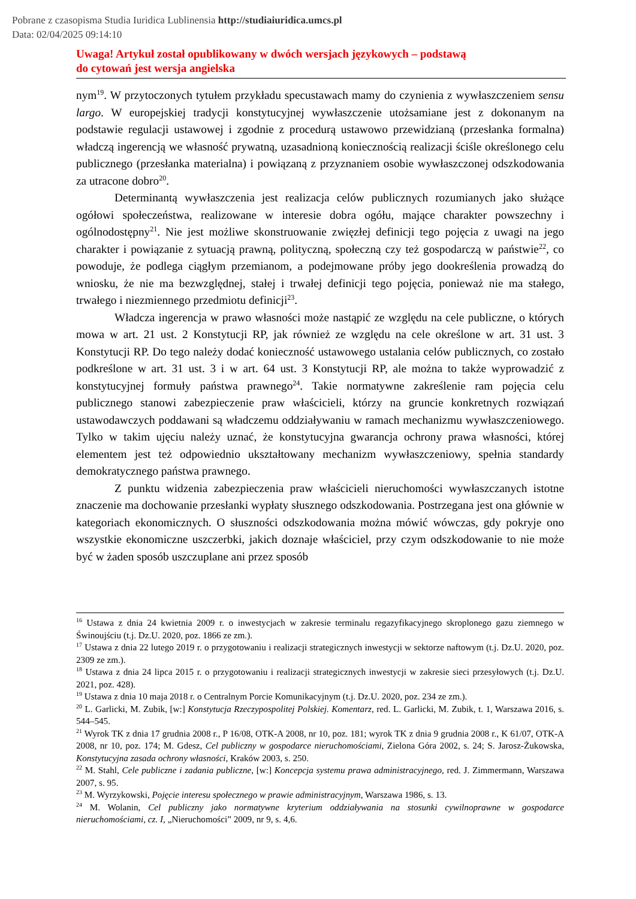Pobrane z czasopisma Studia Iuridica Lublinensia http://studiaiuridica.umcs.pl
Data: 02/04/2025 09:14:10
Uwaga! Artykuł został opublikowany w dwóch wersjach językowych – podstawą
do cytowań jest wersja angielska
nym<sup>19</sup>. W przytoczonych tytułem przykładu specustawach mamy do czynienia z wywłaszczeniem sensu largo. W europejskiej tradycji konstytucyjnej wywłaszczenie utożsamiane jest z dokonanym na podstawie regulacji ustawowej i zgodnie z procedurą ustawowo przewidzianą (przesłanka formalna) władczą ingerencją we własność prywatną, uzasadnioną koniecznością realizacji ściśle określonego celu publicznego (przesłanka materialna) i powiązaną z przyznaniem osobie wywłaszczonej odszkodowania za utracone dobro<sup>20</sup>.
Determinantą wywłaszczenia jest realizacja celów publicznych rozumianych jako służące ogółowi społeczeństwa, realizowane w interesie dobra ogółu, mające charakter powszechny i ogólnodostępny<sup>21</sup>. Nie jest możliwe skonstruowanie zwięzłej definicji tego pojęcia z uwagi na jego charakter i powiązanie z sytuacją prawną, polityczną, społeczną czy też gospodarczą w państwie<sup>22</sup>, co powoduje, że podlega ciągłym przemianom, a podejmowane próby jego dookreślenia prowadzą do wniosku, że nie ma bezwzględnej, stałej i trwałej definicji tego pojęcia, ponieważ nie ma stałego, trwałego i niezmiennego przedmiotu definicji<sup>23</sup>.
Władcza ingerencja w prawo własności może nastąpić ze względu na cele publiczne, o których mowa w art. 21 ust. 2 Konstytucji RP, jak również ze względu na cele określone w art. 31 ust. 3 Konstytucji RP. Do tego należy dodać konieczność ustawowego ustalania celów publicznych, co zostało podkreślone w art. 31 ust. 3 i w art. 64 ust. 3 Konstytucji RP, ale można to także wyprowadzić z konstytucyjnej formuły państwa prawnego<sup>24</sup>. Takie normatywne zakreślenie ram pojęcia celu publicznego stanowi zabezpieczenie praw właścicieli, którzy na gruncie konkretnych rozwiązań ustawodawczych poddawani są władczemu oddziaływaniu w ramach mechanizmu wywłaszczeniowego. Tylko w takim ujęciu należy uznać, że konstytucyjna gwarancja ochrony prawa własności, której elementem jest też odpowiednio ukształtowany mechanizm wywłaszczeniowy, spełnia standardy demokratycznego państwa prawnego.
Z punktu widzenia zabezpieczenia praw właścicieli nieruchomości wywłaszczanych istotne znaczenie ma dochowanie przesłanki wypłaty słusznego odszkodowania. Postrzegana jest ona głównie w kategoriach ekonomicznych. O słuszności odszkodowania można mówić wówczas, gdy pokryje ono wszystkie ekonomiczne uszczerbki, jakich doznaje właściciel, przy czym odszkodowanie to nie może być w żaden sposób uszczuplane ani przez sposób
<sup>16</sup> Ustawa z dnia 24 kwietnia 2009 r. o inwestycjach w zakresie terminalu regazyfikacyjnego skroplonego gazu ziemnego w Świnoujściu (t.j. Dz.U. 2020, poz. 1866 ze zm.).
<sup>17</sup> Ustawa z dnia 22 lutego 2019 r. o przygotowaniu i realizacji strategicznych inwestycji w sektorze naftowym (t.j. Dz.U. 2020, poz. 2309 ze zm.).
<sup>18</sup> Ustawa z dnia 24 lipca 2015 r. o przygotowaniu i realizacji strategicznych inwestycji w zakresie sieci przesyłowych (t.j. Dz.U. 2021, poz. 428).
<sup>19</sup> Ustawa z dnia 10 maja 2018 r. o Centralnym Porcie Komunikacyjnym (t.j. Dz.U. 2020, poz. 234 ze zm.).
<sup>20</sup> L. Garlicki, M. Zubik, [w:] Konstytucja Rzeczypospolitej Polskiej. Komentarz, red. L. Garlicki, M. Zubik, t. 1, Warszawa 2016, s. 544–545.
<sup>21</sup> Wyrok TK z dnia 17 grudnia 2008 r., P 16/08, OTK-A 2008, nr 10, poz. 181; wyrok TK z dnia 9 grudnia 2008 r., K 61/07, OTK-A 2008, nr 10, poz. 174; M. Gdesz, Cel publiczny w gospodarce nieruchomościami, Zielona Góra 2002, s. 24; S. Jarosz-Żukowska, Konstytucyjna zasada ochrony własności, Kraków 2003, s. 250.
<sup>22</sup> M. Stahl, Cele publiczne i zadania publiczne, [w:] Koncepcja systemu prawa administracyjnego, red. J. Zimmermann, Warszawa 2007, s. 95.
<sup>23</sup> M. Wyrzykowski, Pojęcie interesu społecznego w prawie administracyjnym, Warszawa 1986, s. 13.
<sup>24</sup> M. Wolanin, Cel publiczny jako normatywne kryterium oddziaływania na stosunki cywilnoprawne w gospodarce nieruchomościami, cz. I, „Nieruchomości” 2009, nr 9, s. 4,6.